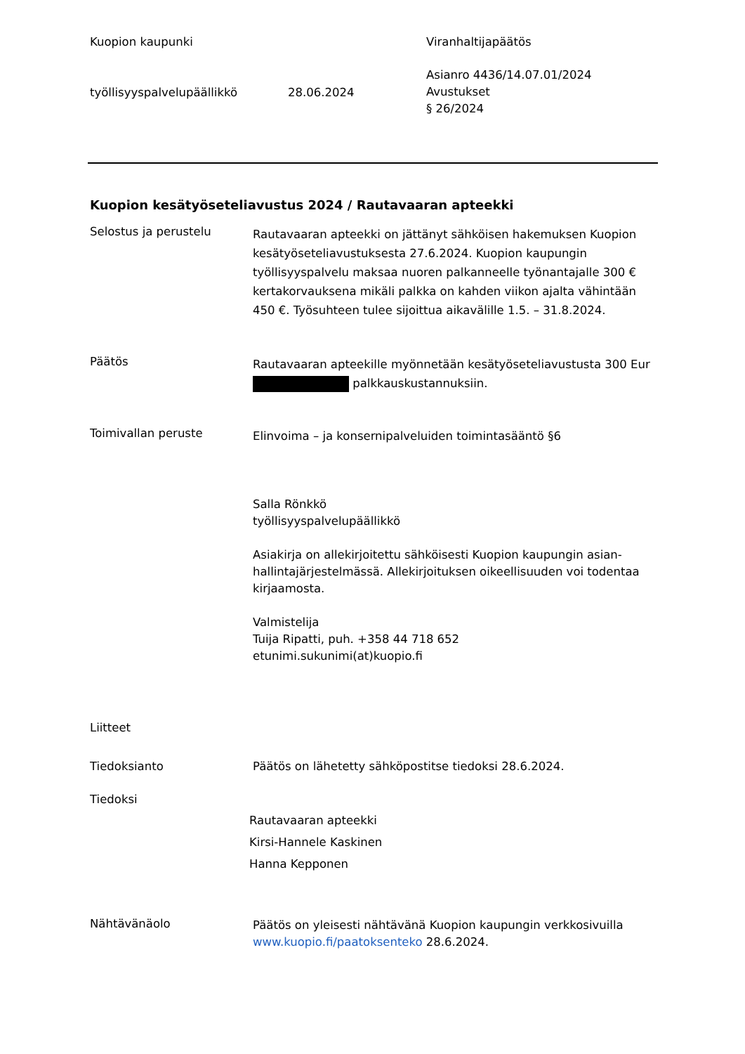Kuopion kaupunki Viranhaltijapäätös
työllisyyspalvelupäällikkö 28.06.2024
Asianro 4436/14.07.01/2024
Avustukset
§ 26/2024
Kuopion kesätyöseteliavustus 2024 / Rautavaaran apteekki
Selostus ja perustelu
Rautavaaran apteekki on jättänyt sähköisen hakemuksen Kuopion kesätyöseteliavustuksesta 27.6.2024. Kuopion kaupungin työllisyyspalvelu maksaa nuoren palkanneelle työnantajalle 300 € kertakorvauksena mikäli palkka on kahden viikon ajalta vähintään 450 €. Työsuhteen tulee sijoittua aikavälille 1.5. – 31.8.2024.
Päätös
Rautavaaran apteekille myönnetään kesätyöseteliavustusta 300 Eur palkkauskustannuksiin.
Toimivallan peruste
Elinvoima – ja konsernipalveluiden toimintasääntö §6
Salla Rönkkö
työllisyyspalvelupäällikkö
Asiakirja on allekirjoitettu sähköisesti Kuopion kaupungin asian-hallintajärjestelmässä. Allekirjoituksen oikeellisuuden voi todentaa kirjaamosta.
Valmistelija
Tuija Ripatti, puh. +358 44 718 652
etunimi.sukunimi(at)kuopio.fi
Liitteet
Tiedoksianto Päätös on lähetetty sähköpostitse tiedoksi 28.6.2024.
Tiedoksi
Rautavaaran apteekki
Kirsi-Hannele Kaskinen
Hanna Kepponen
Nähtävänäolo
Päätös on yleisesti nähtävänä Kuopion kaupungin verkkosivuilla www.kuopio.fi/paatoksenteko 28.6.2024.